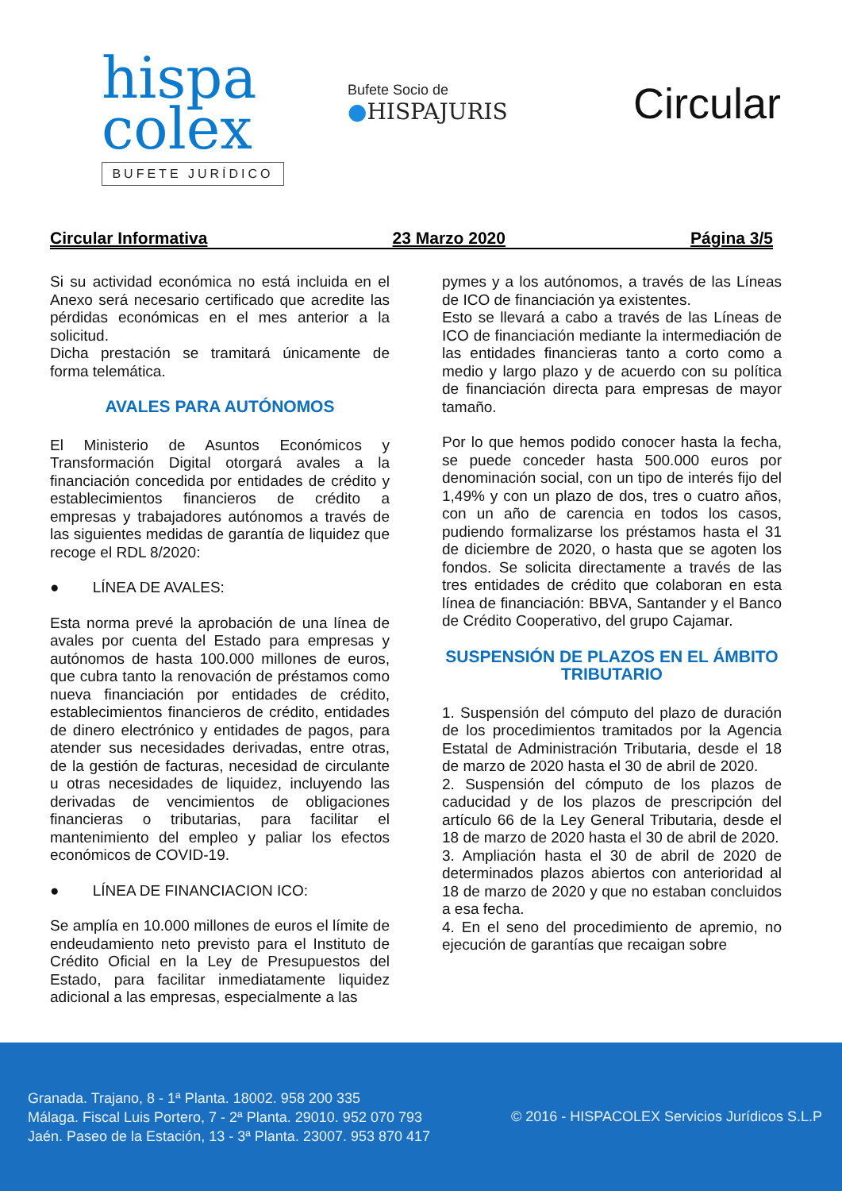hispa
colex
BUFETE JURÍDICO
Bufete Socio de
●HISPAJURIS
Circular
Circular Informativa 23 Marzo 2020 Página 3/5
Si su actividad económica no está incluida en el Anexo será necesario certificado que acredite las pérdidas económicas en el mes anterior a la solicitud.
Dicha prestación se tramitará únicamente de forma telemática.
AVALES PARA AUTÓNOMOS
El Ministerio de Asuntos Económicos y Transformación Digital otorgará avales a la financiación concedida por entidades de crédito y establecimientos financieros de crédito a empresas y trabajadores autónomos a través de las siguientes medidas de garantía de liquidez que recoge el RDL 8/2020:
● LÍNEA DE AVALES:
Esta norma prevé la aprobación de una línea de avales por cuenta del Estado para empresas y autónomos de hasta 100.000 millones de euros, que cubra tanto la renovación de préstamos como nueva financiación por entidades de crédito, establecimientos financieros de crédito, entidades de dinero electrónico y entidades de pagos, para atender sus necesidades derivadas, entre otras, de la gestión de facturas, necesidad de circulante u otras necesidades de liquidez, incluyendo las derivadas de vencimientos de obligaciones financieras o tributarias, para facilitar el mantenimiento del empleo y paliar los efectos económicos de COVID-19.
● LÍNEA DE FINANCIACION ICO:
Se amplía en 10.000 millones de euros el límite de endeudamiento neto previsto para el Instituto de Crédito Oficial en la Ley de Presupuestos del Estado, para facilitar inmediatamente liquidez adicional a las empresas, especialmente a las
pymes y a los autónomos, a través de las Líneas de ICO de financiación ya existentes.
Esto se llevará a cabo a través de las Líneas de ICO de financiación mediante la intermediación de las entidades financieras tanto a corto como a medio y largo plazo y de acuerdo con su política de financiación directa para empresas de mayor tamaño.
Por lo que hemos podido conocer hasta la fecha, se puede conceder hasta 500.000 euros por denominación social, con un tipo de interés fijo del 1,49% y con un plazo de dos, tres o cuatro años, con un año de carencia en todos los casos, pudiendo formalizarse los préstamos hasta el 31 de diciembre de 2020, o hasta que se agoten los fondos. Se solicita directamente a través de las tres entidades de crédito que colaboran en esta línea de financiación: BBVA, Santander y el Banco de Crédito Cooperativo, del grupo Cajamar.
SUSPENSIÓN DE PLAZOS EN EL ÁMBITO TRIBUTARIO
1. Suspensión del cómputo del plazo de duración de los procedimientos tramitados por la Agencia Estatal de Administración Tributaria, desde el 18 de marzo de 2020 hasta el 30 de abril de 2020.
2. Suspensión del cómputo de los plazos de caducidad y de los plazos de prescripción del artículo 66 de la Ley General Tributaria, desde el 18 de marzo de 2020 hasta el 30 de abril de 2020.
3. Ampliación hasta el 30 de abril de 2020 de determinados plazos abiertos con anterioridad al 18 de marzo de 2020 y que no estaban concluidos a esa fecha.
4. En el seno del procedimiento de apremio, no ejecución de garantías que recaigan sobre
Granada. Trajano, 8 - 1ª Planta. 18002. 958 200 335
Málaga. Fiscal Luis Portero, 7 - 2ª Planta. 29010. 952 070 793
Jaén. Paseo de la Estación, 13 - 3ª Planta. 23007. 953 870 417
© 2016 - HISPACOLEX Servicios Jurídicos S.L.P